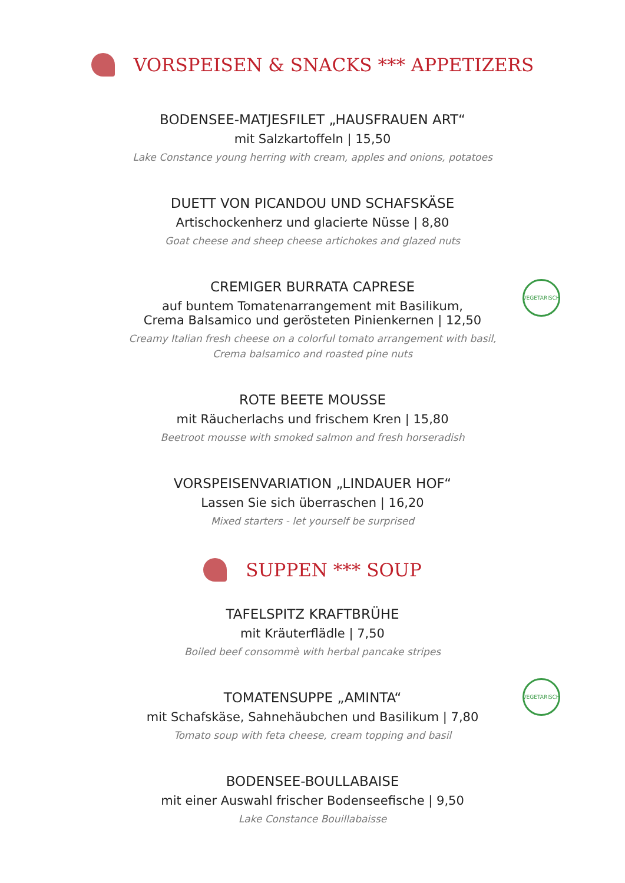VORSPEISEN & SNACKS *** APPETIZERS
BODENSEE-MATJESFILET „HAUSFRAUEN ART“
mit Salzkartoffeln | 15,50
Lake Constance young herring with cream, apples and onions, potatoes
DUETT VON PICANDOU UND SCHAFSKÄSE
Artischockenherz und glacierte Nüsse | 8,80
Goat cheese and sheep cheese artichokes and glazed nuts
VEGETARISCH
CREMIGER BURRATA CAPRESE
auf buntem Tomatenarrangement mit Basilikum,
Crema Balsamico und gerösteten Pinienkernen | 12,50
Creamy Italian fresh cheese on a colorful tomato arrangement with basil,
Crema balsamico and roasted pine nuts
ROTE BEETE MOUSSE
mit Räucherlachs und frischem Kren | 15,80
Beetroot mousse with smoked salmon and fresh horseradish
VORSPEISENVARIATION „LINDAUER HOF“
Lassen Sie sich überraschen | 16,20
Mixed starters - let yourself be surprised
SUPPEN *** SOUP
TAFELSPITZ KRAFTBRÜHE
mit Kräuterflädle | 7,50
Boiled beef consommè with herbal pancake stripes
VEGETARISCH
TOMATENSUPPE „AMINTA“
mit Schafskäse, Sahnehäubchen und Basilikum | 7,80
Tomato soup with feta cheese, cream topping and basil
BODENSEE-BOULLABAISE
mit einer Auswahl frischer Bodenseefische | 9,50
Lake Constance Bouillabaisse